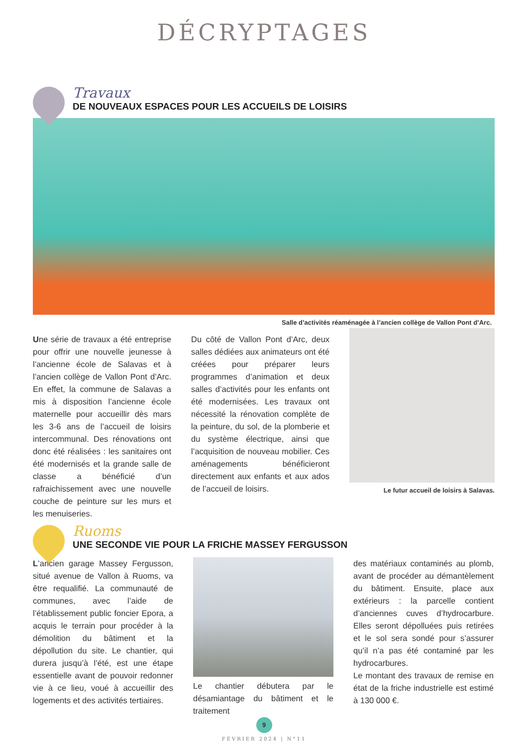DÉCRYPTAGES
Travaux
DE NOUVEAUX ESPACES POUR LES ACCUEILS DE LOISIRS
Salle d’activités réaménagée à l’ancien collège de Vallon Pont d’Arc.
Une série de travaux a été entreprise pour offrir une nouvelle jeunesse à l’ancienne école de Salavas et à l’ancien collège de Vallon Pont d’Arc. En effet, la commune de Salavas a mis à disposition l’ancienne école maternelle pour accueillir dès mars les 3-6 ans de l’accueil de loisirs intercommunal. Des rénovations ont donc été réalisées : les sanitaires ont été modernisés et la grande salle de classe a bénéficié d’un rafraichissement avec une nouvelle couche de peinture sur les murs et les menuiseries.
Du côté de Vallon Pont d’Arc, deux salles dédiées aux animateurs ont été créées pour préparer leurs programmes d’animation et deux salles d’activités pour les enfants ont été modernisées. Les travaux ont nécessité la rénovation complète de la peinture, du sol, de la plomberie et du système électrique, ainsi que l’acquisition de nouveau mobilier. Ces aménagements bénéficieront directement aux enfants et aux ados de l’accueil de loisirs.
Le futur accueil de loisirs à Salavas.
Ruoms
UNE SECONDE VIE POUR LA FRICHE MASSEY FERGUSSON
L’ancien garage Massey Fergusson, situé avenue de Vallon à Ruoms, va être requalifié. La communauté de communes, avec l’aide de l’établissement public foncier Epora, a acquis le terrain pour procéder à la démolition du bâtiment et la dépollution du site. Le chantier, qui durera jusqu’à l’été, est une étape essentielle avant de pouvoir redonner vie à ce lieu, voué à accueillir des logements et des activités tertiaires.
Le chantier débutera par le désamiantage du bâtiment et le traitement
des matériaux contaminés au plomb, avant de procéder au démantèlement du bâtiment. Ensuite, place aux extérieurs : la parcelle contient d’anciennes cuves d’hydrocarbure. Elles seront dépolluées puis retirées et le sol sera sondé pour s’assurer qu’il n’a pas été contaminé par les hydrocarbures.
Le montant des travaux de remise en état de la friche industrielle est estimé à 130 000 €.
9
FÉVRIER 2024 | N°11